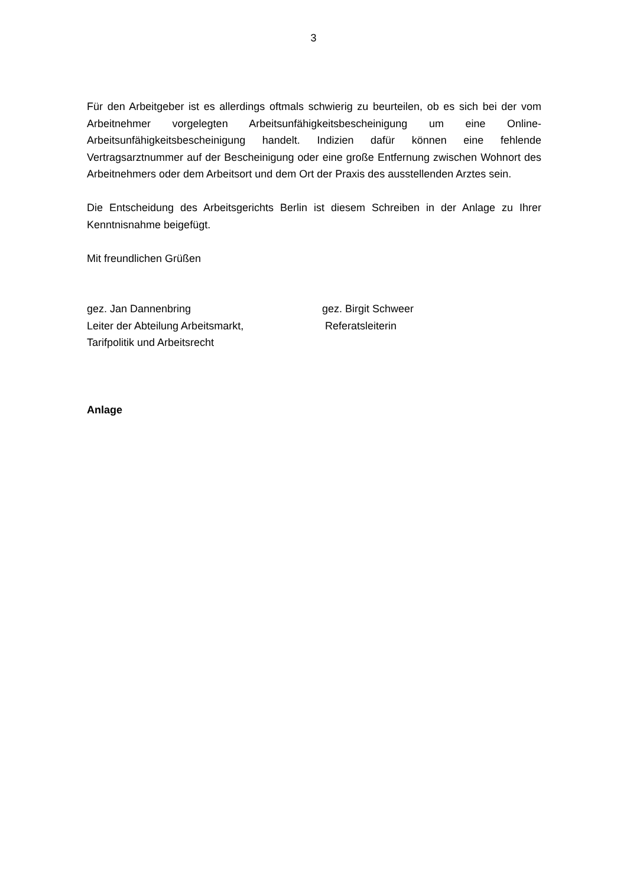3
Für den Arbeitgeber ist es allerdings oftmals schwierig zu beurteilen, ob es sich bei der vom Arbeitnehmer vorgelegten Arbeitsunfähigkeitsbescheinigung um eine Online-Arbeitsunfähigkeitsbescheinigung handelt. Indizien dafür können eine fehlende Vertragsarztnummer auf der Bescheinigung oder eine große Entfernung zwischen Wohnort des Arbeitnehmers oder dem Arbeitsort und dem Ort der Praxis des ausstellenden Arztes sein.
Die Entscheidung des Arbeitsgerichts Berlin ist diesem Schreiben in der Anlage zu Ihrer Kenntnisnahme beigefügt.
Mit freundlichen Grüßen
gez. Jan Dannenbring
Leiter der Abteilung Arbeitsmarkt,
Tarifpolitik und Arbeitsrecht
gez. Birgit Schweer
Referatsleiterin
Anlage